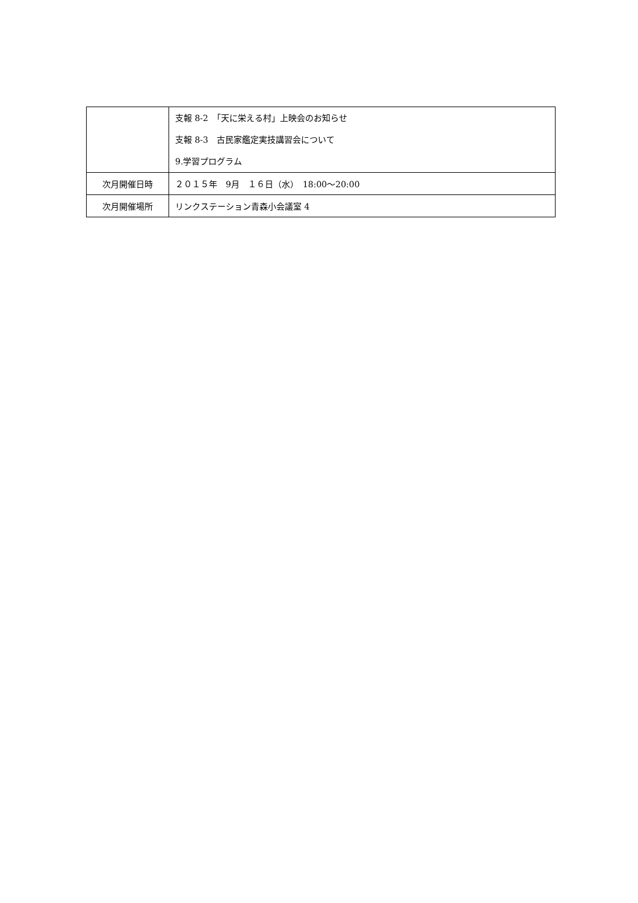| | 支報 8-2 「天に栄える村」上映会のお知らせ 支報 8-3 古民家鑑定実技講習会について 9.学習プログラム |
| 次月開催日時 | ２０１５年 9月 １６日（水） 18:00～20:00 |
| 次月開催場所 | リンクステーション青森小会議室 4 |